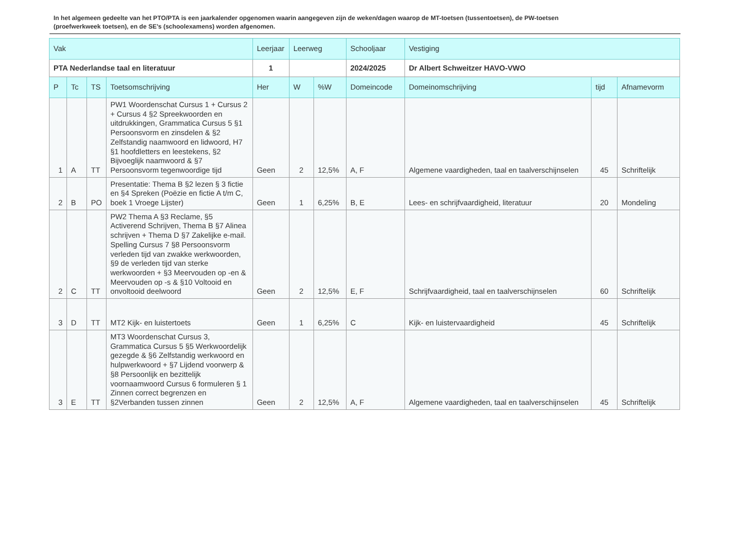In het algemeen gedeelte van het PTO/PTA is een jaarkalender opgenomen waarin aangegeven zijn de weken/dagen waarop de MT-toetsen (tussentoetsen), de PW-toetsen (proefwerkweek toetsen), en de SE’s (schoolexamens) worden afgenomen.
| Vak | | | | Leerjaar | Leerweg | | Schooljaar | Vestiging | | |
| PTA Nederlandse taal en literatuur | | | | 1 | | | 2024/2025 | Dr Albert Schweitzer HAVO-VWO | | |
| P | Tc | TS | Toetsomschrijving | Her | W | %W | Domeincode | Domeinomschrijving | tijd | Afnamevorm |
| 1 | A | TT | PW1 Woordenschat Cursus 1 + Cursus 2 + Cursus 4 §2 Spreekwoorden en uitdrukkingen, Grammatica Cursus 5 §1 Persoonsvorm en zinsdelen & §2 Zelfstandig naamwoord en lidwoord, H7 §1 hoofdletters en leestekens, §2 Bijvoeglijk naamwoord & §7 Persoonsvorm tegenwoordige tijd | Geen | 2 | 12,5% | A, F | Algemene vaardigheden, taal en taalverschijnselen | 45 | Schriftelijk |
| 2 | B | PO | Presentatie: Thema B §2 lezen § 3 fictie en §4 Spreken (Poëzie en fictie A t/m C, boek 1 Vroege Lijster) | Geen | 1 | 6,25% | B, E | Lees- en schrijfvaardigheid, literatuur | 20 | Mondeling |
| 2 | C | TT | PW2 Thema A §3 Reclame, §5 Activerend Schrijven, Thema B §7 Alinea schrijven + Thema D §7 Zakelijke e-mail. Spelling Cursus 7 §8 Persoonsvorm verleden tijd van zwakke werkwoorden, §9 de verleden tijd van sterke werkwoorden + §3 Meervouden op -en & Meervouden op -s & §10 Voltooid en onvoltooid deelwoord | Geen | 2 | 12,5% | E, F | Schrijfvaardigheid, taal en taalverschijnselen | 60 | Schriftelijk |
| 3 | D | TT | MT2 Kijk- en luistertoets | Geen | 1 | 6,25% | C | Kijk- en luistervaardigheid | 45 | Schriftelijk |
| 3 | E | TT | MT3 Woordenschat Cursus 3, Grammatica Cursus 5 §5 Werkwoordelijk gezegde & §6 Zelfstandig werkwoord en hulpwerkwoord + §7 Lijdend voorwerp & §8 Persoonlijk en bezittelijk voornaamwoord Cursus 6 formuleren § 1 Zinnen correct begrenzen en §2Verbanden tussen zinnen | Geen | 2 | 12,5% | A, F | Algemene vaardigheden, taal en taalverschijnselen | 45 | Schriftelijk |